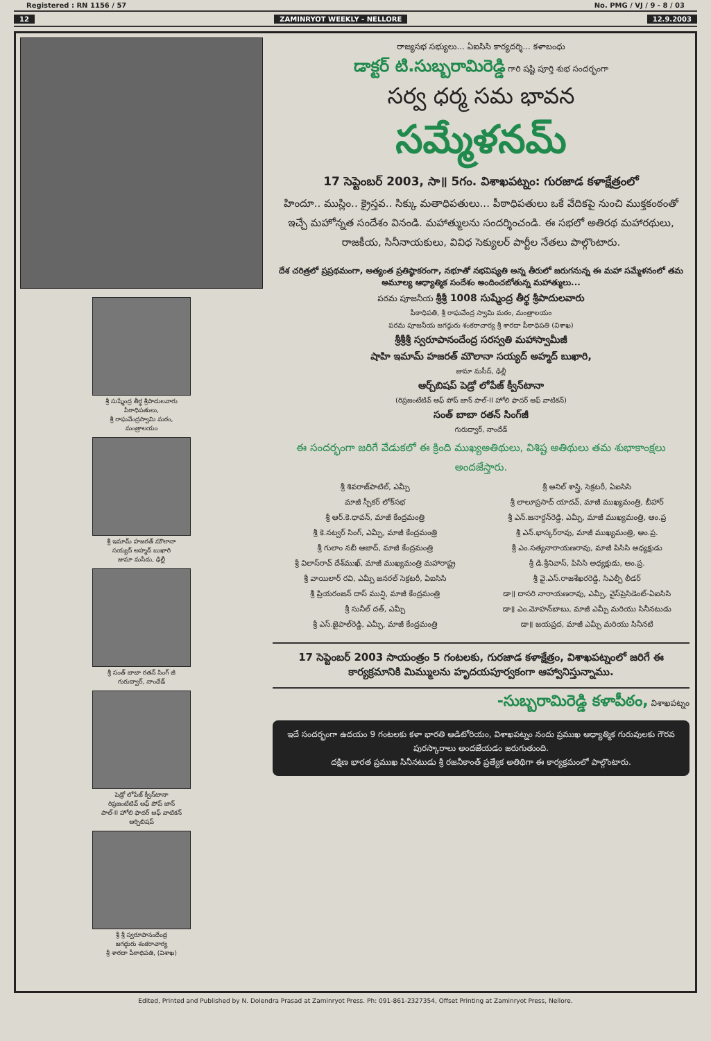Registered : RN 1156 / 57 No. PMG / VJ / 9 - 8 / 03
12 ZAMINRYOT WEEKLY - NELLORE 12.9.2003
శ్రీ సుష్మేంద్ర తీర్థ శ్రీపాదులవారు
పీఠాధిపతులు,
శ్రీ రాఘవేంద్రస్వామి మఠం,
మంత్రాలయం
శ్రీ ఇమామ్ హజరత్ మౌలానా
సయ్యద్ అహ్మద్ బుఖారి
జుమా మసీదు, ఢిల్లీ
శ్రీ సంత్ బాబా రతన్ సింగ్ జీ
గురుద్వార్, నాందేడ్
పెడ్రో లోపేజ్ క్వీన్‌టానా
రిప్రజంటేటివ్ ఆఫ్ పోప్ జాన్
పాల్-II హోలి ఫాదర్ ఆఫ్ వాటికన్
ఆర్చిబిషప్
శ్రీ శ్రీ స్వరూపానందేంద్ర
జగద్గురు శంకరాచార్య
శ్రీ శారదా పీఠాధిపతి, (విశాఖ)
రాజ్యసభ సభ్యులు... ఏఐసిసి కార్యదర్శి... కళాబంధు
డాక్టర్ టి.సుబ్బరామిరెడ్డి గారి షష్టి పూర్తి శుభ సందర్భంగా
సర్వ ధర్మ సమ భావన
సమ్మేళనమ్
17 సెప్టెంబర్ 2003, సా॥ 5గం. విశాఖపట్నం: గురజాడ కళాక్షేత్రంలో
హిందూ.. ముస్లిం.. క్రైస్తవ.. సిక్కు మతాధిపతులు... పీఠాధిపతులు ఒకే వేదికపై నుంచి ముక్తకంఠంతో ఇచ్చే మహోన్నత సందేశం వినండి. మహాత్ములను సందర్శించండి. ఈ సభలో అతిరథ మహారథులు, రాజకీయ, సినీనాయకులు, వివిధ సెక్యులర్ పార్టీల నేతలు పాల్గొంటారు.
దేశ చరిత్రలో ప్రప్రథమంగా, అత్యంత ప్రతిష్ఠాకరంగా, నభూతో నభవిష్యతి అన్న తీరులో జరుగనున్న ఈ మహా సమ్మేళనంలో తమ అమూల్య ఆధ్యాత్మిక సందేశం అందించబోతున్న మహాత్ములు...
పరమ పూజనీయ శ్రీశ్రీ 1008 సుష్మేంద్ర తీర్థ శ్రీపాదులవారు
పీఠాధిపతి, శ్రీ రాఘవేంద్ర స్వామి మఠం, మంత్రాలయం
పరమ పూజనీయ జగద్గురు శంకరాచార్య శ్రీ శారదా పీఠాధిపతి (విశాఖ)
శ్రీశ్రీశ్రీ స్వరూపానందేంద్ర సరస్వతి మహాస్వామీజీ
షాహి ఇమామ్ హజరత్ మౌలానా సయ్యద్ అహ్మద్ బుఖారి,
జుమా మసీద్, ఢిల్లీ
ఆర్చ్‌బిషప్ పెడ్రో లోపేజ్ క్వీన్‌టానా
(రిప్రజంటేటివ్ ఆఫ్ పోప్ జాన్ పాల్-II హోలి ఫాదర్ ఆఫ్ వాటికన్)
సంత్ బాబా రతన్ సింగ్‌జీ
గురుద్వార్, నాందేడ్
ఈ సందర్భంగా జరిగే వేడుకలో ఈ క్రింది ముఖ్యఅతిథులు, విశిష్ట అతిథులు తమ శుభాకాంక్షలు అందజేస్తారు.
శ్రీ శివరాజ్‌పాటిల్, ఎమ్పీ
మాజీ స్పీకర్ లోక్‌సభ
శ్రీ ఆర్.కె.ధావన్, మాజీ కేంద్రమంత్రి
శ్రీ కె.నట్వర్ సింగ్, ఎమ్పీ, మాజీ కేంద్రమంత్రి
శ్రీ గులాం నబీ ఆజాద్, మాజీ కేంద్రమంత్రి
శ్రీ విలాస్‌రావ్ దేశ్‌ముఖ్, మాజీ ముఖ్యమంత్రి మహారాష్ట్ర
శ్రీ వాయిలార్ రవి, ఎమ్పీ జనరల్ సెక్రటరీ, ఏఐసిసి
శ్రీ ప్రియరంజన్ దాస్ మున్షి, మాజీ కేంద్రమంత్రి
శ్రీ సునీల్ దత్, ఎమ్పీ
శ్రీ ఎస్.జైపాల్‌రెడ్డి, ఎమ్పీ, మాజీ కేంద్రమంత్రి
శ్రీ అనిల్ శాస్త్రి, సెక్రటరీ, ఏఐసిసి
శ్రీ లాలూప్రసాద్ యాదవ్, మాజీ ముఖ్యమంత్రి, బీహార్
శ్రీ ఎన్.జనార్దన్‌రెడ్డి, ఎమ్పీ, మాజీ ముఖ్యమంత్రి, ఆం.ప్ర
శ్రీ ఎన్.భాస్కర్‌రావు, మాజీ ముఖ్యమంత్రి, ఆం.ప్ర.
శ్రీ ఎం.సత్యనారాయణరావు, మాజీ పిసిసి అధ్యక్షుడు
శ్రీ డి.శ్రీనివాస్, పిసిసి అధ్యక్షుడు, ఆం.ప్ర.
శ్రీ వై.ఎస్.రాజశేఖరరెడ్డి, సిఎల్పీ లీడర్
డా॥ దాసరి నారాయణరావు, ఎమ్పీ, వైస్‌ప్రెసిడెంట్-ఏఐసిసి
డా॥ ఎం.మోహన్‌బాబు, మాజీ ఎమ్పీ మరియు సినీనటుడు
డా॥ జయప్రద, మాజీ ఎమ్పీ మరియు సినీనటి
17 సెప్టెంబర్ 2003 సాయంత్రం 5 గంటలకు, గురజాడ కళాక్షేత్రం, విశాఖపట్నంలో జరిగే ఈ కార్యక్రమానికి మిమ్ములను హృదయపూర్వకంగా ఆహ్వానిస్తున్నాము.
-సుబ్బరామిరెడ్డి కళాపీఠం, విశాఖపట్నం
ఇదే సందర్భంగా ఉదయం 9 గంటలకు కళా భారతి ఆడిటోరియం, విశాఖపట్నం నందు ప్రముఖ ఆధ్యాత్మిక గురువులకు గౌరవ పురస్కారాలు అందజేయడం జరుగుతుంది.
దక్షిణ భారత ప్రముఖ సినీనటుడు శ్రీ రజనీకాంత్ ప్రత్యేక అతిథిగా ఈ కార్యక్రమంలో పాల్గొంటారు.
Edited, Printed and Published by N. Dolendra Prasad at Zaminryot Press. Ph: 091-861-2327354, Offset Printing at Zaminryot Press, Nellore.